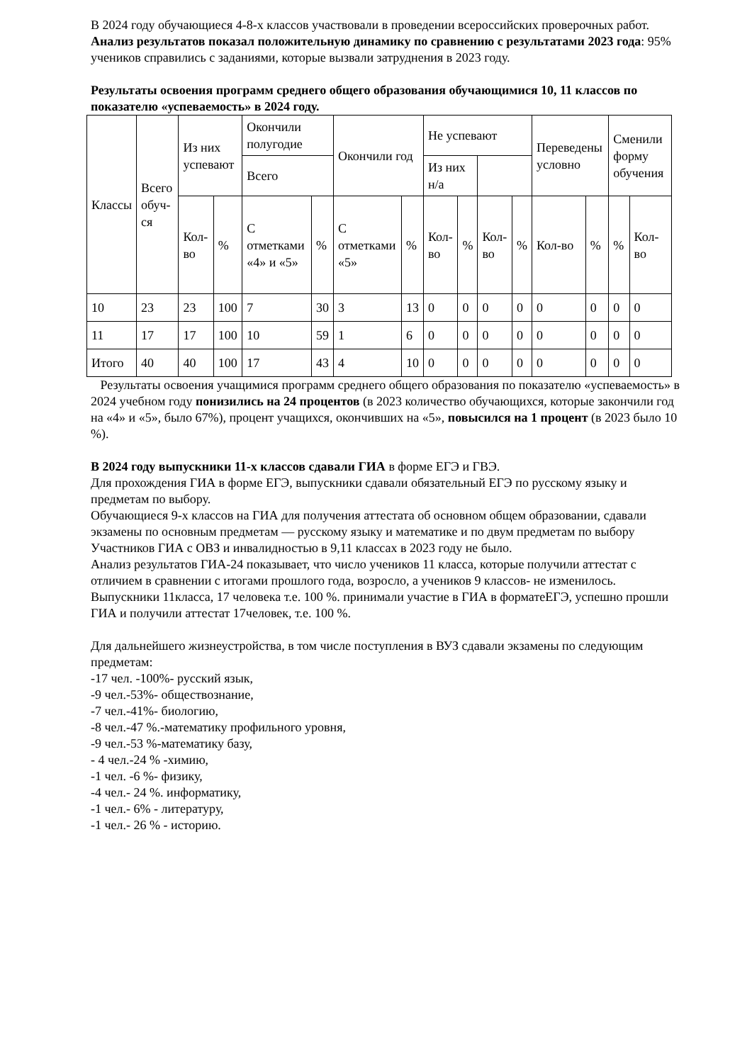В 2024 году обучающиеся 4-8-х классов участвовали в проведении всероссийских проверочных работ. Анализ результатов показал положительную динамику по сравнению с результатами 2023 года: 95% учеников справились с заданиями, которые вызвали затруднения в 2023 году.
Результаты освоения программ среднего общего образования обучающимися 10, 11 классов по показателю «успеваемость» в 2024 году.
| Классы | Всего обуч-ся | Из них успевают | | Окончили полугодие | | Окончили год | | Не успевают | | | | Переведены условно | | Сменили форму обучения | |
| | | | | Всего | | | | Из них н/а | | | | | | | |
| | | Кол-во | % | С отметками «4» и «5» | % | С отметками «5» | % | Кол-во | % | Кол-во | % | Кол-во | % | % | Кол-во |
| 10 | 23 | 23 | 100 | 7 | 30 | 3 | 13 | 0 | 0 | 0 | 0 | 0 | 0 | 0 | 0 |
| 11 | 17 | 17 | 100 | 10 | 59 | 1 | 6 | 0 | 0 | 0 | 0 | 0 | 0 | 0 | 0 |
| Итого | 40 | 40 | 100 | 17 | 43 | 4 | 10 | 0 | 0 | 0 | 0 | 0 | 0 | 0 | 0 |
Результаты освоения учащимися программ среднего общего образования по показателю «успеваемость» в 2024 учебном году понизились на 24 процентов (в 2023 количество обучающихся, которые закончили год на «4» и «5», было 67%), процент учащихся, окончивших на «5», повысился на 1 процент (в 2023 было 10 %).
В 2024 году выпускники 11-х классов сдавали ГИА в форме ЕГЭ и ГВЭ.
Для прохождения ГИА в форме ЕГЭ, выпускники сдавали обязательный ЕГЭ по русскому языку и предметам по выбору.
Обучающиеся 9-х классов на ГИА для получения аттестата об основном общем образовании, сдавали экзамены по основным предметам — русскому языку и математике и по двум предметам по выбору
Участников ГИА с ОВЗ и инвалидностью в 9,11 классах в 2023 году не было.
Анализ результатов ГИА-24 показывает, что число учеников 11 класса, которые получили аттестат с отличием в сравнении с итогами прошлого года, возросло, а учеников 9 классов- не изменилось.
Выпускники 11класса, 17 человека т.е. 100 %. принимали участие в ГИА в форматеЕГЭ, успешно прошли ГИА и получили аттестат 17человек, т.е. 100 %.
Для дальнейшего жизнеустройства, в том числе поступления в ВУЗ сдавали экзамены по следующим предметам:
-17 чел. -100%- русский язык,
-9 чел.-53%- обществознание,
-7 чел.-41%- биологию,
-8 чел.-47 %.-математику профильного уровня,
-9 чел.-53 %-математику базу,
- 4 чел.-24 % -химию,
-1 чел. -6 %- физику,
-4 чел.- 24 %. информатику,
-1 чел.- 6% - литературу,
-1 чел.- 26 % - историю.